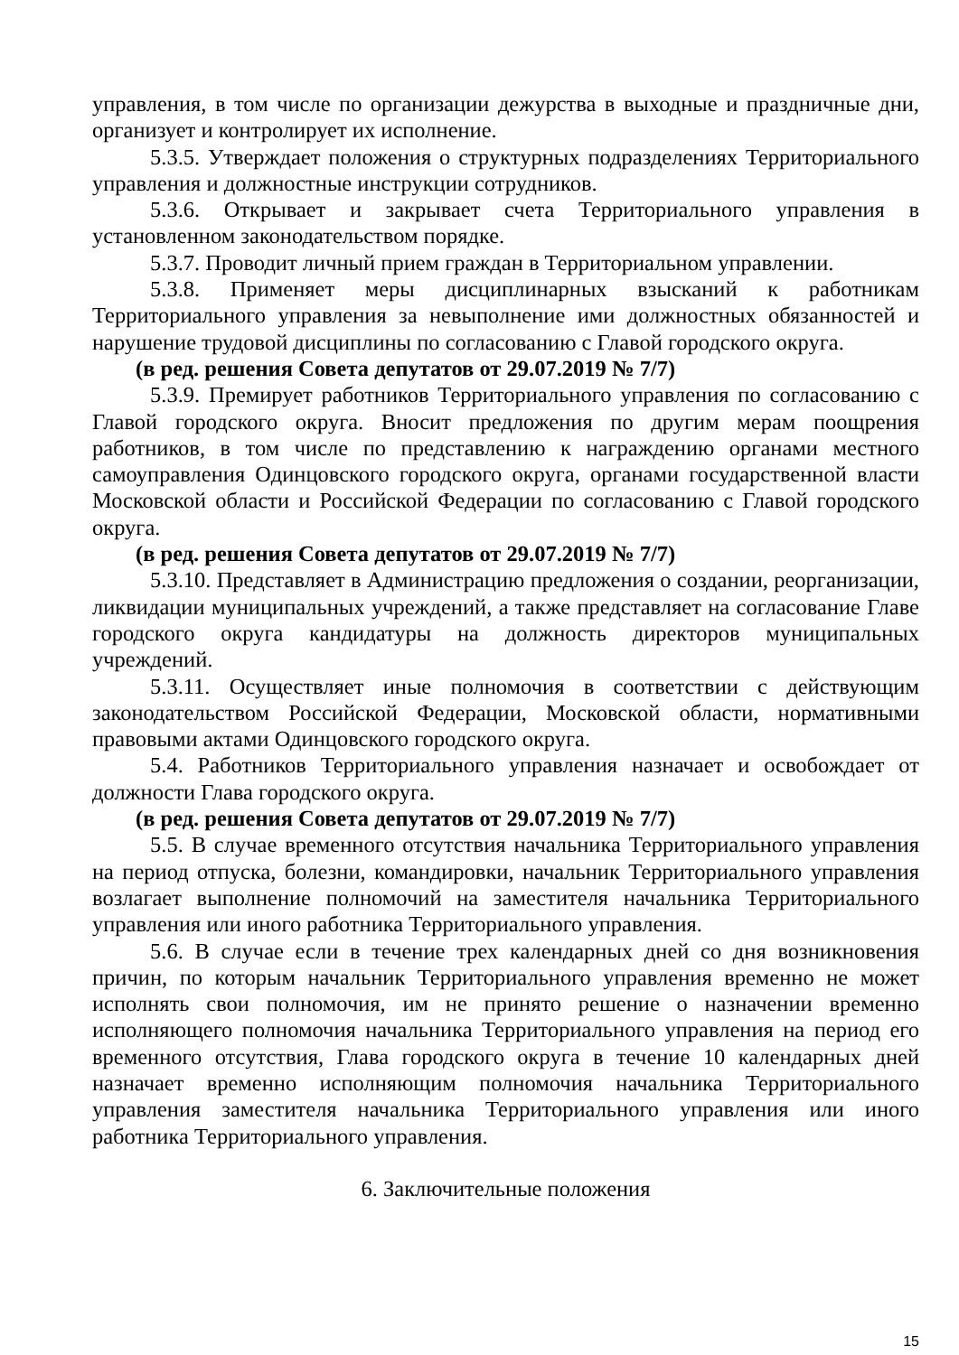управления, в том числе по организации дежурства в выходные и праздничные дни, организует и контролирует их исполнение.
5.3.5. Утверждает положения о структурных подразделениях Территориального управления и должностные инструкции сотрудников.
5.3.6. Открывает и закрывает счета Территориального управления в установленном законодательством порядке.
5.3.7. Проводит личный прием граждан в Территориальном управлении.
5.3.8. Применяет меры дисциплинарных взысканий к работникам Территориального управления за невыполнение ими должностных обязанностей и нарушение трудовой дисциплины по согласованию с Главой городского округа.
(в ред. решения Совета депутатов от 29.07.2019 № 7/7)
5.3.9. Премирует работников Территориального управления по согласованию с Главой городского округа. Вносит предложения по другим мерам поощрения работников, в том числе по представлению к награждению органами местного самоуправления Одинцовского городского округа, органами государственной власти Московской области и Российской Федерации по согласованию с Главой городского округа.
(в ред. решения Совета депутатов от 29.07.2019 № 7/7)
5.3.10. Представляет в Администрацию предложения о создании, реорганизации, ликвидации муниципальных учреждений, а также представляет на согласование Главе городского округа кандидатуры на должность директоров муниципальных учреждений.
5.3.11. Осуществляет иные полномочия в соответствии с действующим законодательством Российской Федерации, Московской области, нормативными правовыми актами Одинцовского городского округа.
5.4. Работников Территориального управления назначает и освобождает от должности Глава городского округа.
(в ред. решения Совета депутатов от 29.07.2019 № 7/7)
5.5. В случае временного отсутствия начальника Территориального управления на период отпуска, болезни, командировки, начальник Территориального управления возлагает выполнение полномочий на заместителя начальника Территориального управления или иного работника Территориального управления.
5.6. В случае если в течение трех календарных дней со дня возникновения причин, по которым начальник Территориального управления временно не может исполнять свои полномочия, им не принято решение о назначении временно исполняющего полномочия начальника Территориального управления на период его временного отсутствия, Глава городского округа в течение 10 календарных дней назначает временно исполняющим полномочия начальника Территориального управления заместителя начальника Территориального управления или иного работника Территориального управления.
6. Заключительные положения
15